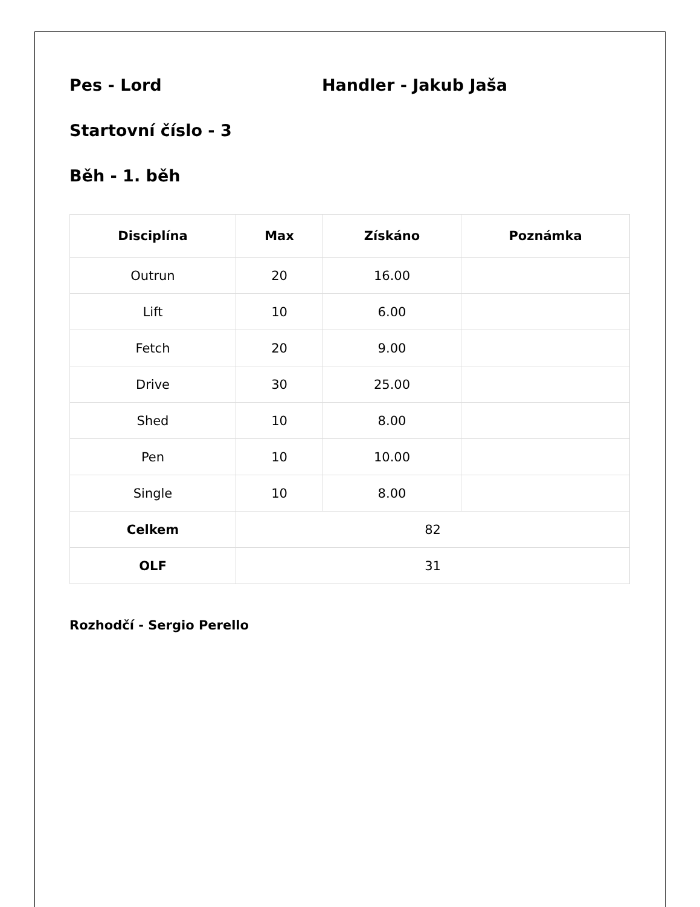Pes - Lord Handler - Jakub Jaša
Startovní číslo - 3
Běh - 1. běh
| Disciplína | Max | Získáno | Poznámka |
| --- | --- | --- | --- |
| Outrun | 20 | 16.00 | |
| Lift | 10 | 6.00 | |
| Fetch | 20 | 9.00 | |
| Drive | 30 | 25.00 | |
| Shed | 10 | 8.00 | |
| Pen | 10 | 10.00 | |
| Single | 10 | 8.00 | |
| Celkem | 82 | | |
| OLF | 31 | | |
Rozhodčí - Sergio Perello